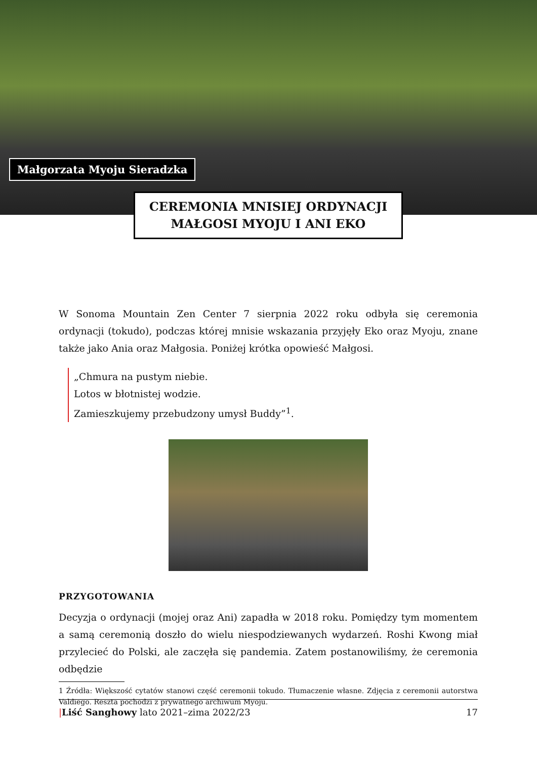Małgorzata Myoju Sieradzka
CEREMONIA MNISIEJ ORDYNACJI
MAŁGOSI MYOJU I ANI EKO
W Sonoma Mountain Zen Center 7 sierpnia 2022 roku odbyła się ceremonia ordynacji (tokudo), podczas której mnisie wskazania przyjęły Eko oraz Myoju, znane także jako Ania oraz Małgosia. Poniżej krótka opowieść Małgosi.
„Chmura na pustym niebie.
Lotos w błotnistej wodzie.
Zamieszkujemy przebudzony umysł Buddy”<sup>1</sup>.
PRZYGOTOWANIA
Decyzja o ordynacji (mojej oraz Ani) zapadła w 2018 roku. Pomiędzy tym momentem a samą ceremonią doszło do wielu niespodziewanych wydarzeń. Roshi Kwong miał przylecieć do Polski, ale zaczęła się pandemia. Zatem postanowiliśmy, że ceremonia odbędzie
1 Źródła: Większość cytatów stanowi część ceremonii tokudo. Tłumaczenie własne. Zdjęcia z ceremonii autorstwa Valdiego. Reszta pochodzi z prywatnego archiwum Myoju.
|Liść Sanghowy lato 2021–zima 2022/23 17